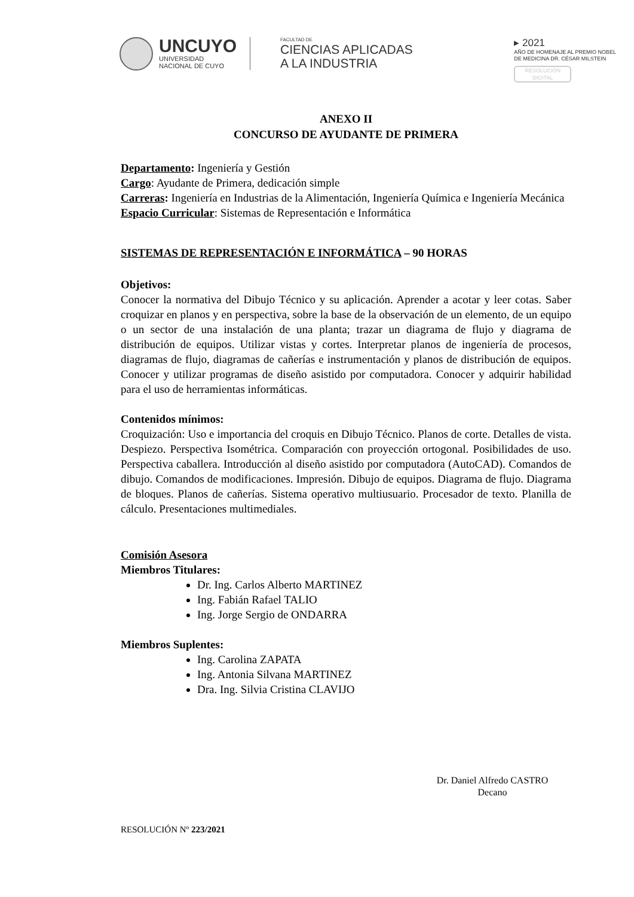UNCUYO
UNIVERSIDAD
NACIONAL DE CUYO
FACULTAD DE
CIENCIAS APLICADAS
A LA INDUSTRIA
▸ 2021
AÑO DE HOMENAJE AL PREMIO NOBEL
DE MEDICINA DR. CÉSAR MILSTEIN
RESOLUCIÓN
DIGITAL
ANEXO II
CONCURSO DE AYUDANTE DE PRIMERA
Departamento: Ingeniería y Gestión
Cargo: Ayudante de Primera, dedicación simple
Carreras: Ingeniería en Industrias de la Alimentación, Ingeniería Química e Ingeniería Mecánica
Espacio Curricular: Sistemas de Representación e Informática
SISTEMAS DE REPRESENTACIÓN E INFORMÁTICA – 90 HORAS
Objetivos:
Conocer la normativa del Dibujo Técnico y su aplicación. Aprender a acotar y leer cotas. Saber croquizar en planos y en perspectiva, sobre la base de la observación de un elemento, de un equipo o un sector de una instalación de una planta; trazar un diagrama de flujo y diagrama de distribución de equipos. Utilizar vistas y cortes. Interpretar planos de ingeniería de procesos, diagramas de flujo, diagramas de cañerías e instrumentación y planos de distribución de equipos. Conocer y utilizar programas de diseño asistido por computadora. Conocer y adquirir habilidad para el uso de herramientas informáticas.
Contenidos mínimos:
Croquización: Uso e importancia del croquis en Dibujo Técnico. Planos de corte. Detalles de vista. Despiezo. Perspectiva Isométrica. Comparación con proyección ortogonal. Posibilidades de uso. Perspectiva caballera. Introducción al diseño asistido por computadora (AutoCAD). Comandos de dibujo. Comandos de modificaciones. Impresión. Dibujo de equipos. Diagrama de flujo. Diagrama de bloques. Planos de cañerías. Sistema operativo multiusuario. Procesador de texto. Planilla de cálculo. Presentaciones multimediales.
Comisión Asesora
Miembros Titulares:
Dr. Ing. Carlos Alberto MARTINEZ
Ing. Fabián Rafael TALIO
Ing. Jorge Sergio de ONDARRA
Miembros Suplentes:
Ing. Carolina ZAPATA
Ing. Antonia Silvana MARTINEZ
Dra. Ing. Silvia Cristina CLAVIJO
Dr. Daniel Alfredo CASTRO
Decano
RESOLUCIÓN Nº 223/2021